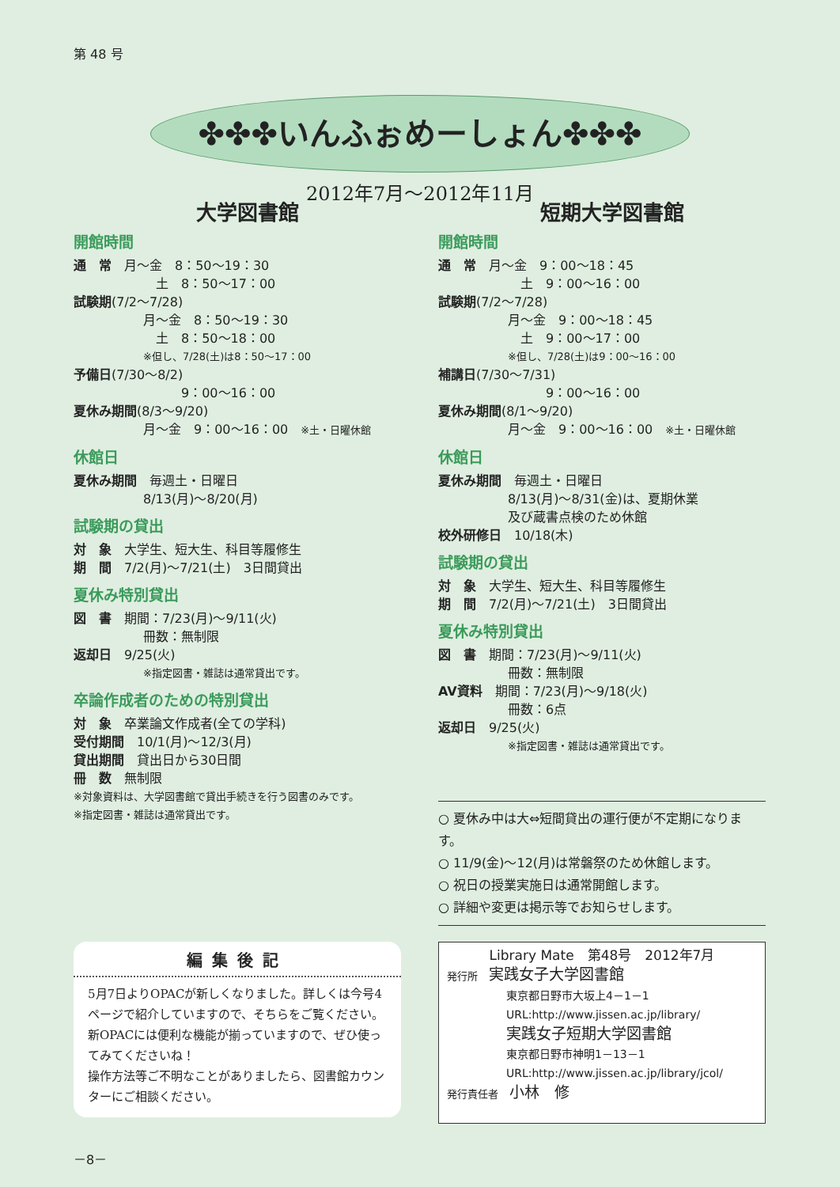第 48 号
✤✤✤いんふぉめーしょん✤✤✤
2012年7月～2012年11月
大学図書館
開館時間
通　常　月～金　8：50～19：30
　土　8：50～17：00
試験期(7/2～7/28)
月～金　8：50～19：30
　土　8：50～18：00
※但し、7/28(土)は8：50～17：00
予備日(7/30～8/2)
　　　9：00～16：00
夏休み期間(8/3～9/20)
月～金　9：00～16：00　※土・日曜休館
休館日
夏休み期間　毎週土・日曜日
8/13(月)～8/20(月)
試験期の貸出
対　象　大学生、短大生、科目等履修生
期　間　7/2(月)～7/21(土)　3日間貸出
夏休み特別貸出
図　書　期間：7/23(月)～9/11(火)
冊数：無制限
返却日　9/25(火)
※指定図書・雑誌は通常貸出です。
卒論作成者のための特別貸出
対　象　卒業論文作成者(全ての学科)
受付期間　10/1(月)～12/3(月)
貸出期間　貸出日から30日間
冊　数　無制限
※対象資料は、大学図書館で貸出手続きを行う図書のみです。
※指定図書・雑誌は通常貸出です。
短期大学図書館
開館時間
通　常　月～金　9：00～18：45
　土　9：00～16：00
試験期(7/2～7/28)
月～金　9：00～18：45
　土　9：00～17：00
※但し、7/28(土)は9：00～16：00
補講日(7/30～7/31)
　　　9：00～16：00
夏休み期間(8/1～9/20)
月～金　9：00～16：00　※土・日曜休館
休館日
夏休み期間　毎週土・日曜日
8/13(月)～8/31(金)は、夏期休業
及び蔵書点検のため休館
校外研修日　10/18(木)
試験期の貸出
対　象　大学生、短大生、科目等履修生
期　間　7/2(月)～7/21(土)　3日間貸出
夏休み特別貸出
図　書　期間：7/23(月)～9/11(火)
冊数：無制限
AV資料　期間：7/23(月)～9/18(火)
冊数：6点
返却日　9/25(火)
※指定図書・雑誌は通常貸出です。
○ 夏休み中は大⇔短間貸出の運行便が不定期になります。
○ 11/9(金)～12(月)は常磐祭のため休館します。
○ 祝日の授業実施日は通常開館します。
○ 詳細や変更は掲示等でお知らせします。
編集後記
5月7日よりOPACが新しくなりました。詳しくは今号4ページで紹介していますので、そちらをご覧ください。新OPACには便利な機能が揃っていますので、ぜひ使ってみてくださいね！
操作方法等ご不明なことがありましたら、図書館カウンターにご相談ください。
Library Mate　第48号　2012年7月
発行所　実践女子大学図書館
東京都日野市大坂上4－1－1
URL:http://www.jissen.ac.jp/library/
実践女子短期大学図書館
東京都日野市神明1－13－1
URL:http://www.jissen.ac.jp/library/jcol/
発行責任者　小林　修
－8－